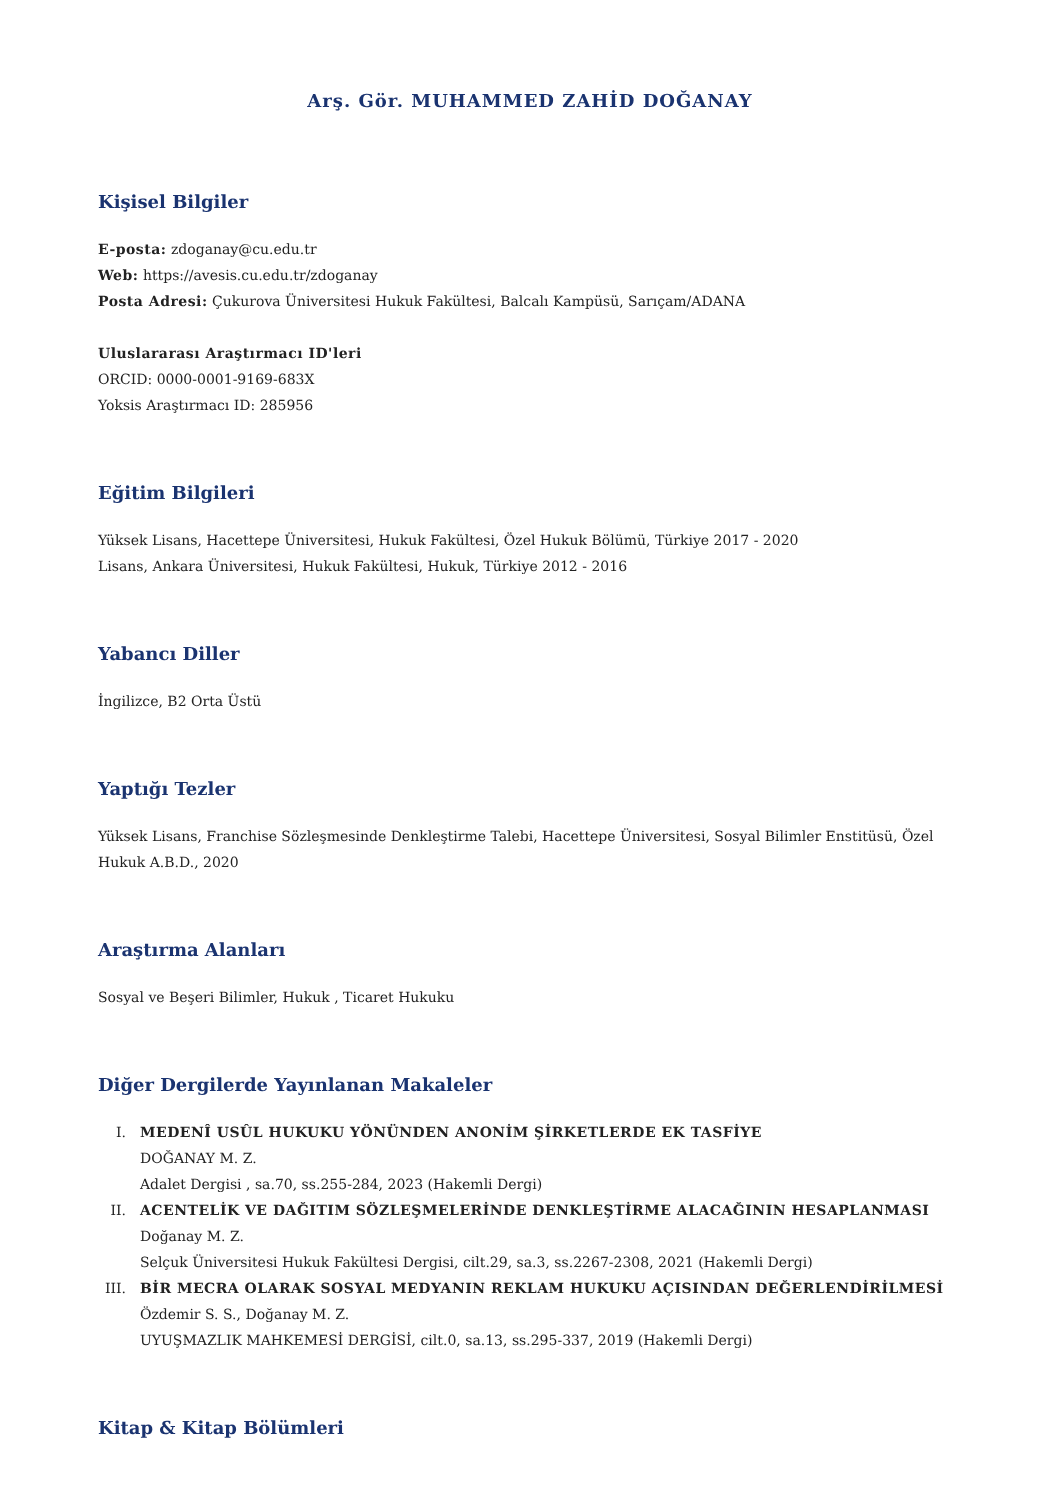Arş. Gör. MUHAMMED ZAHİD DOĞANAY
Kişisel Bilgiler
E-posta: zdoganay@cu.edu.tr
Web: https://avesis.cu.edu.tr/zdoganay
Posta Adresi: Çukurova Üniversitesi Hukuk Fakültesi, Balcalı Kampüsü, Sarıçam/ADANA
Uluslararası Araştırmacı ID'leri
ORCID: 0000-0001-9169-683X
Yoksis Araştırmacı ID: 285956
Eğitim Bilgileri
Yüksek Lisans, Hacettepe Üniversitesi, Hukuk Fakültesi, Özel Hukuk Bölümü, Türkiye 2017 - 2020
Lisans, Ankara Üniversitesi, Hukuk Fakültesi, Hukuk, Türkiye 2012 - 2016
Yabancı Diller
İngilizce, B2 Orta Üstü
Yaptığı Tezler
Yüksek Lisans, Franchise Sözleşmesinde Denkleştirme Talebi, Hacettepe Üniversitesi, Sosyal Bilimler Enstitüsü, Özel Hukuk A.B.D., 2020
Araştırma Alanları
Sosyal ve Beşeri Bilimler, Hukuk , Ticaret Hukuku
Diğer Dergilerde Yayınlanan Makaleler
I. MEDENÎ USÛL HUKUKU YÖNÜNDEN ANONİM ŞİRKETLERDE EK TASFİYE
DOĞANAY M. Z.
Adalet Dergisi , sa.70, ss.255-284, 2023 (Hakemli Dergi)
II. ACENTELİK VE DAĞITIM SÖZLEŞMELERİNDE DENKLEŞTİRME ALACAĞININ HESAPLANMASI
Doğanay M. Z.
Selçuk Üniversitesi Hukuk Fakültesi Dergisi, cilt.29, sa.3, ss.2267-2308, 2021 (Hakemli Dergi)
III. BİR MECRA OLARAK SOSYAL MEDYANIN REKLAM HUKUKU AÇISINDAN DEĞERLENDİRİLMESİ
Özdemir S. S., Doğanay M. Z.
UYUŞMAZLIK MAHKEMESİ DERGİSİ, cilt.0, sa.13, ss.295-337, 2019 (Hakemli Dergi)
Kitap & Kitap Bölümleri